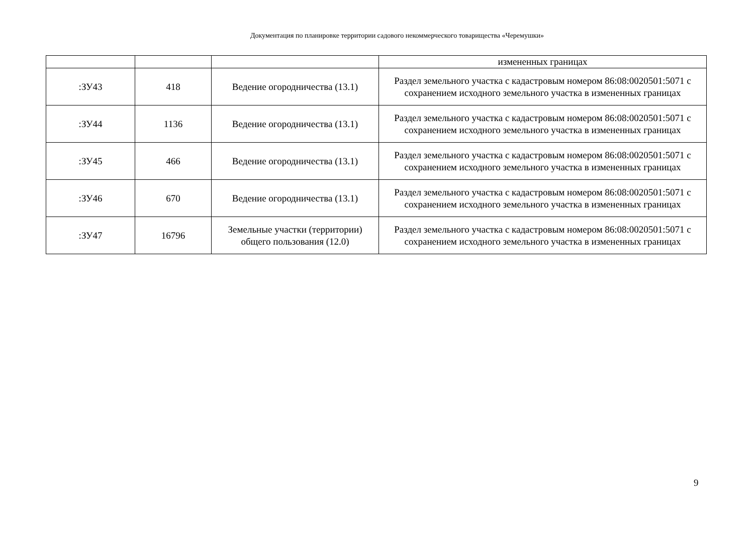Документация по планировке территории садового некоммерческого товарищества «Черемушки»
| | | | измененных границах |
| :ЗУ43 | 418 | Ведение огородничества (13.1) | Раздел земельного участка с кадастровым номером 86:08:0020501:5071 с сохранением исходного земельного участка в измененных границах |
| :ЗУ44 | 1136 | Ведение огородничества (13.1) | Раздел земельного участка с кадастровым номером 86:08:0020501:5071 с сохранением исходного земельного участка в измененных границах |
| :ЗУ45 | 466 | Ведение огородничества (13.1) | Раздел земельного участка с кадастровым номером 86:08:0020501:5071 с сохранением исходного земельного участка в измененных границах |
| :ЗУ46 | 670 | Ведение огородничества (13.1) | Раздел земельного участка с кадастровым номером 86:08:0020501:5071 с сохранением исходного земельного участка в измененных границах |
| :ЗУ47 | 16796 | Земельные участки (территории) общего пользования (12.0) | Раздел земельного участка с кадастровым номером 86:08:0020501:5071 с сохранением исходного земельного участка в измененных границах |
9